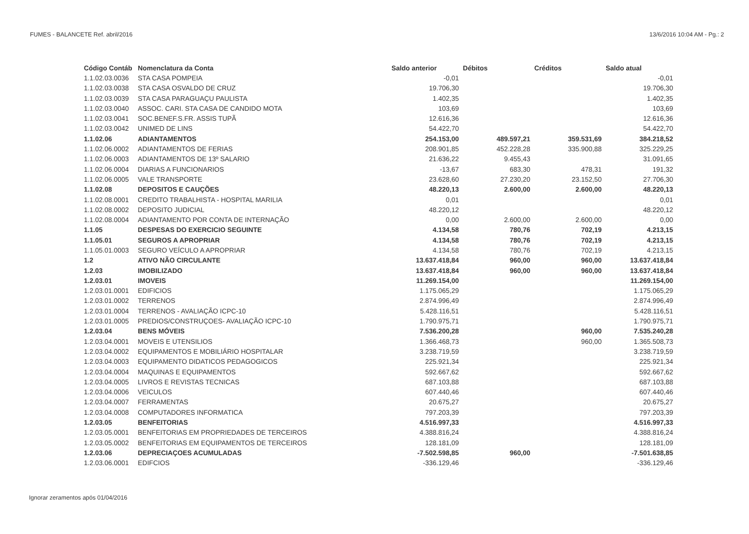FUMES - BALANCETE Ref. abril/2016 13/6/2016 10:04 AM - Pg.: 2
| Código Contáb | Nomenclatura da Conta | Saldo anterior | Débitos | Créditos | Saldo atual |
| --- | --- | --- | --- | --- | --- |
| 1.1.02.03.0036 | STA CASA POMPEIA | -0,01 | | | -0,01 |
| 1.1.02.03.0038 | STA CASA OSVALDO DE CRUZ | 19.706,30 | | | 19.706,30 |
| 1.1.02.03.0039 | STA CASA PARAGUAÇU PAULISTA | 1.402,35 | | | 1.402,35 |
| 1.1.02.03.0040 | ASSOC. CARI. STA CASA DE CANDIDO MOTA | 103,69 | | | 103,69 |
| 1.1.02.03.0041 | SOC.BENEF.S.FR. ASSIS TUPÃ | 12.616,36 | | | 12.616,36 |
| 1.1.02.03.0042 | UNIMED DE LINS | 54.422,70 | | | 54.422,70 |
| 1.1.02.06 | ADIANTAMENTOS | 254.153,00 | 489.597,21 | 359.531,69 | 384.218,52 |
| 1.1.02.06.0002 | ADIANTAMENTOS DE FERIAS | 208.901,85 | 452.228,28 | 335.900,88 | 325.229,25 |
| 1.1.02.06.0003 | ADIANTAMENTOS DE 13º SALARIO | 21.636,22 | 9.455,43 | | 31.091,65 |
| 1.1.02.06.0004 | DIARIAS A FUNCIONARIOS | -13,67 | 683,30 | 478,31 | 191,32 |
| 1.1.02.06.0005 | VALE TRANSPORTE | 23.628,60 | 27.230,20 | 23.152,50 | 27.706,30 |
| 1.1.02.08 | DEPOSITOS E CAUÇÕES | 48.220,13 | 2.600,00 | 2.600,00 | 48.220,13 |
| 1.1.02.08.0001 | CREDITO TRABALHISTA - HOSPITAL MARILIA | 0,01 | | | 0,01 |
| 1.1.02.08.0002 | DEPOSITO JUDICIAL | 48.220,12 | | | 48.220,12 |
| 1.1.02.08.0004 | ADIANTAMENTO POR CONTA DE INTERNAÇÃO | 0,00 | 2.600,00 | 2.600,00 | 0,00 |
| 1.1.05 | DESPESAS DO EXERCICIO SEGUINTE | 4.134,58 | 780,76 | 702,19 | 4.213,15 |
| 1.1.05.01 | SEGUROS A APROPRIAR | 4.134,58 | 780,76 | 702,19 | 4.213,15 |
| 1.1.05.01.0003 | SEGURO VEÍCULO A APROPRIAR | 4.134,58 | 780,76 | 702,19 | 4.213,15 |
| 1.2 | ATIVO NÃO CIRCULANTE | 13.637.418,84 | 960,00 | 960,00 | 13.637.418,84 |
| 1.2.03 | IMOBILIZADO | 13.637.418,84 | 960,00 | 960,00 | 13.637.418,84 |
| 1.2.03.01 | IMOVEIS | 11.269.154,00 | | | 11.269.154,00 |
| 1.2.03.01.0001 | EDIFICIOS | 1.175.065,29 | | | 1.175.065,29 |
| 1.2.03.01.0002 | TERRENOS | 2.874.996,49 | | | 2.874.996,49 |
| 1.2.03.01.0004 | TERRENOS - AVALIAÇÃO ICPC-10 | 5.428.116,51 | | | 5.428.116,51 |
| 1.2.03.01.0005 | PREDIOS/CONSTRUÇOES- AVALIAÇÃO ICPC-10 | 1.790.975,71 | | | 1.790.975,71 |
| 1.2.03.04 | BENS MÓVEIS | 7.536.200,28 | | 960,00 | 7.535.240,28 |
| 1.2.03.04.0001 | MOVEIS E UTENSILIOS | 1.366.468,73 | | 960,00 | 1.365.508,73 |
| 1.2.03.04.0002 | EQUIPAMENTOS E MOBILIÁRIO HOSPITALAR | 3.238.719,59 | | | 3.238.719,59 |
| 1.2.03.04.0003 | EQUIPAMENTO DIDATICOS PEDAGOGICOS | 225.921,34 | | | 225.921,34 |
| 1.2.03.04.0004 | MAQUINAS E EQUIPAMENTOS | 592.667,62 | | | 592.667,62 |
| 1.2.03.04.0005 | LIVROS E REVISTAS TECNICAS | 687.103,88 | | | 687.103,88 |
| 1.2.03.04.0006 | VEICULOS | 607.440,46 | | | 607.440,46 |
| 1.2.03.04.0007 | FERRAMENTAS | 20.675,27 | | | 20.675,27 |
| 1.2.03.04.0008 | COMPUTADORES INFORMATICA | 797.203,39 | | | 797.203,39 |
| 1.2.03.05 | BENFEITORIAS | 4.516.997,33 | | | 4.516.997,33 |
| 1.2.03.05.0001 | BENFEITORIAS EM PROPRIEDADES DE TERCEIROS | 4.388.816,24 | | | 4.388.816,24 |
| 1.2.03.05.0002 | BENFEITORIAS EM EQUIPAMENTOS DE TERCEIROS | 128.181,09 | | | 128.181,09 |
| 1.2.03.06 | DEPRECIAÇOES ACUMULADAS | -7.502.598,85 | 960,00 | | -7.501.638,85 |
| 1.2.03.06.0001 | EDIFCIOS | -336.129,46 | | | -336.129,46 |
Ignorar zeramentos após 01/04/2016